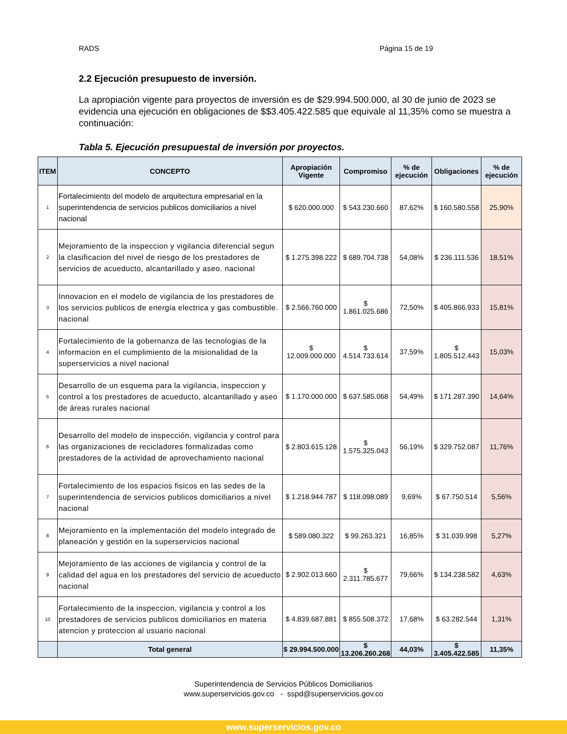RADS Página 15 de 19
2.2 Ejecución presupuesto de inversión.
La apropiación vigente para proyectos de inversión es de $29.994.500.000, al 30 de junio de 2023 se evidencia una ejecución en obligaciones de $$3.405.422.585 que equivale al 11,35% como se muestra a continuación:
Tabla 5. Ejecución presupuestal de inversión por proyectos.
| ITEM | CONCEPTO | Apropiación Vigente | Compromiso | % de ejecución | Obligaciones | % de ejecución |
| --- | --- | --- | --- | --- | --- | --- |
| 1 | Fortalecimiento del modelo de arquitectura empresarial en la superintendencia de servicios publicos domiciliarios a nivel nacional | $ 620.000.000 | $ 543.230.660 | 87,62% | $ 160.580.558 | 25,90% |
| 2 | Mejoramiento de la inspeccion y vigilancia diferencial segun la clasificacion del nivel de riesgo de los prestadores de servicios de acueducto, alcantarillado y aseo. nacional | $ 1.275.398.222 | $ 689.704.738 | 54,08% | $ 236.111.536 | 18,51% |
| 3 | Innovacion en el modelo de vigilancia de los prestadores de los servicios publicos de energia electrica y gas combustible. nacional | $ 2.566.760.000 | $ 1.861.025.686 | 72,50% | $ 405.866.933 | 15,81% |
| 4 | Fortalecimiento de la gobernanza de las tecnologias de la informacion en el cumplimiento de la misionalidad de la superservicios a nivel nacional | $ 12.009.000.000 | $ 4.514.733.614 | 37,59% | $ 1.805.512.443 | 15,03% |
| 5 | Desarrollo de un esquema para la vigilancia, inspeccion y control a los prestadores de acueducto, alcantarillado y aseo de áreas rurales nacional | $ 1.170.000.000 | $ 637.585.068 | 54,49% | $ 171.287.390 | 14,64% |
| 6 | Desarrollo del modelo de inspección, vigilancia y control para las organizaciones de recicladores formalizadas como prestadores de la actividad de aprovechamiento nacional | $ 2.803.615.128 | $ 1.575.325.043 | 56,19% | $ 329.752.087 | 11,76% |
| 7 | Fortalecimiento de los espacios fisicos en las sedes de la superintendencia de servicios publicos domiciliarios a nivel nacional | $ 1.218.944.787 | $ 118.098.089 | 9,69% | $ 67.750.514 | 5,56% |
| 8 | Mejoramiento en la implementación del modelo integrado de planeación y gestión en la superservicios nacional | $ 589.080.322 | $ 99.263.321 | 16,85% | $ 31.039.998 | 5,27% |
| 9 | Mejoramiento de las acciones de vigilancia y control de la calidad del agua en los prestadores del servicio de acueducto nacional | $ 2.902.013.660 | $ 2.311.785.677 | 79,66% | $ 134.238.582 | 4,63% |
| 10 | Fortalecimiento de la inspeccion, vigilancia y control a los prestadores de servicios publicos domiciliarios en materia atencion y proteccion al usuario nacional | $ 4.839.687.881 | $ 855.508.372 | 17,68% | $ 63.282.544 | 1,31% |
| | Total general | $ 29.994.500.000 | $ 13.206.260.268 | 44,03% | $ 3.405.422.585 | 11,35% |
Superintendencia de Servicios Públicos Domiciliarios
www.superservicios.gov.co - sspd@superservicios.gov.co
www.superservicios.gov.co